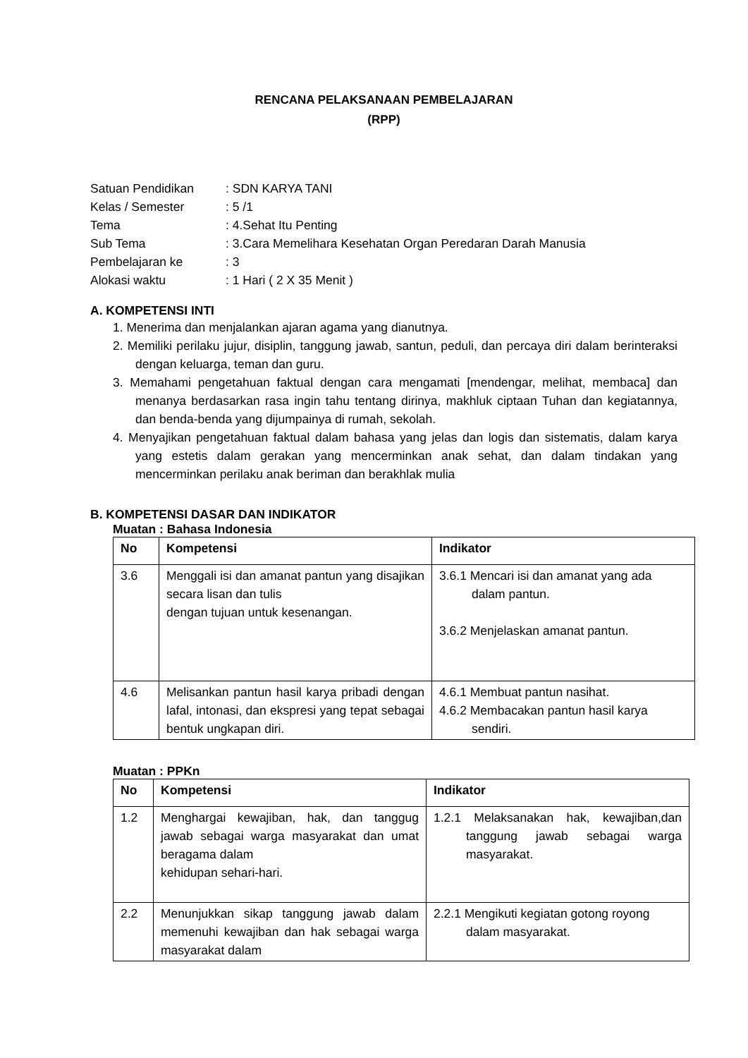RENCANA PELAKSANAAN PEMBELAJARAN
(RPP)
Satuan Pendidikan
: SDN KARYA TANI
Kelas / Semester
: 5 /1
Tema
: 4.Sehat Itu Penting
Sub Tema
: 3.Cara Memelihara Kesehatan Organ Peredaran Darah Manusia
Pembelajaran ke
: 3
Alokasi waktu
: 1 Hari ( 2 X 35 Menit )
A. KOMPETENSI INTI
1. Menerima dan menjalankan ajaran agama yang dianutnya.
2. Memiliki perilaku jujur, disiplin, tanggung jawab, santun, peduli, dan percaya diri dalam berinteraksi dengan keluarga, teman dan guru.
3. Memahami pengetahuan faktual dengan cara mengamati [mendengar, melihat, membaca] dan menanya berdasarkan rasa ingin tahu tentang dirinya, makhluk ciptaan Tuhan dan kegiatannya, dan benda-benda yang dijumpainya di rumah, sekolah.
4. Menyajikan pengetahuan faktual dalam bahasa yang jelas dan logis dan sistematis, dalam karya yang estetis dalam gerakan yang mencerminkan anak sehat, dan dalam tindakan yang mencerminkan perilaku anak beriman dan berakhlak mulia
B. KOMPETENSI DASAR DAN INDIKATOR
Muatan : Bahasa Indonesia
| No | Kompetensi | Indikator |
| --- | --- | --- |
| 3.6 | Menggali isi dan amanat pantun yang disajikan secara lisan dan tulis dengan tujuan untuk kesenangan. | 3.6.1 Mencari isi dan amanat yang ada dalam pantun. 3.6.2 Menjelaskan amanat pantun. |
| 4.6 | Melisankan pantun hasil karya pribadi dengan lafal, intonasi, dan ekspresi yang tepat sebagai bentuk ungkapan diri. | 4.6.1 Membuat pantun nasihat. 4.6.2 Membacakan pantun hasil karya sendiri. |
Muatan : PPKn
| No | Kompetensi | Indikator |
| --- | --- | --- |
| 1.2 | Menghargai kewajiban, hak, dan tanggug jawab sebagai warga masyarakat dan umat beragama dalam kehidupan sehari-hari. | 1.2.1 Melaksanakan hak, kewajiban,dan tanggung jawab sebagai warga masyarakat. |
| 2.2 | Menunjukkan sikap tanggung jawab dalam memenuhi kewajiban dan hak sebagai warga masyarakat dalam | 2.2.1 Mengikuti kegiatan gotong royong dalam masyarakat. |